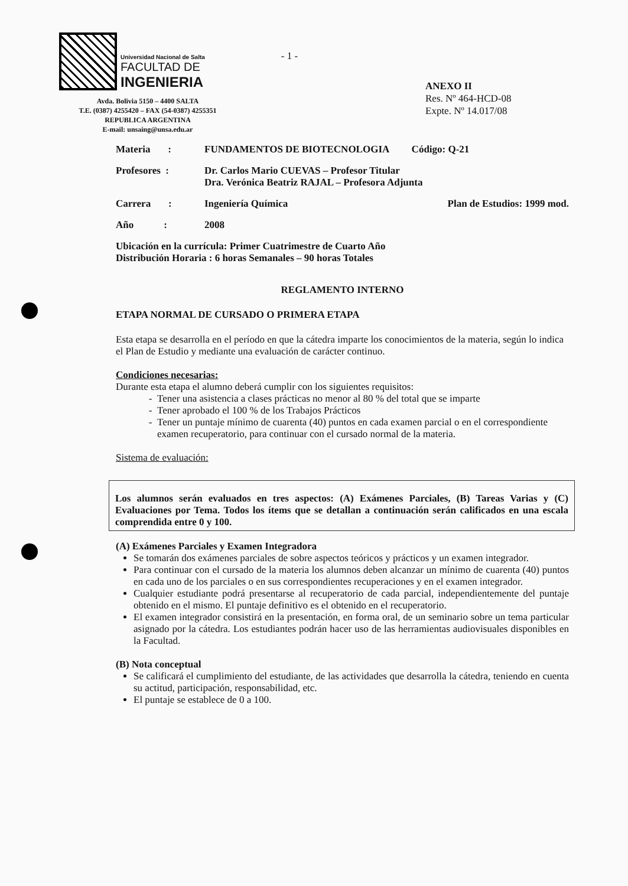Universidad Nacional de Salta
FACULTAD DE
INGENIERIA
Avda. Bolivia 5150 – 4400 SALTA
T.E. (0387) 4255420 – FAX (54-0387) 4255351
REPUBLICA ARGENTINA
E-mail: unsaing@unsa.edu.ar
- 1 -
ANEXO II
Res. Nº 464-HCD-08
Expte. Nº 14.017/08
Materia : FUNDAMENTOS DE BIOTECNOLOGIA Código: Q-21
Profesores : Dr. Carlos Mario CUEVAS – Profesor Titular
Dra. Verónica Beatriz RAJAL – Profesora Adjunta
Carrera : Ingeniería Química Plan de Estudios: 1999 mod.
Año : 2008
Ubicación en la currícula: Primer Cuatrimestre de Cuarto Año
Distribución Horaria : 6 horas Semanales – 90 horas Totales
REGLAMENTO INTERNO
ETAPA NORMAL DE CURSADO O PRIMERA ETAPA
Esta etapa se desarrolla en el período en que la cátedra imparte los conocimientos de la materia, según lo indica el Plan de Estudio y mediante una evaluación de carácter continuo.
Condiciones necesarias:
Durante esta etapa el alumno deberá cumplir con los siguientes requisitos:
Tener una asistencia a clases prácticas no menor al 80 % del total que se imparte
Tener aprobado el 100 % de los Trabajos Prácticos
Tener un puntaje mínimo de cuarenta (40) puntos en cada examen parcial o en el correspondiente examen recuperatorio, para continuar con el cursado normal de la materia.
Sistema de evaluación:
Los alumnos serán evaluados en tres aspectos: (A) Exámenes Parciales, (B) Tareas Varias y (C) Evaluaciones por Tema. Todos los ítems que se detallan a continuación serán calificados en una escala comprendida entre 0 y 100.
(A) Exámenes Parciales y Examen Integradora
Se tomarán dos exámenes parciales de sobre aspectos teóricos y prácticos y un examen integrador.
Para continuar con el cursado de la materia los alumnos deben alcanzar un mínimo de cuarenta (40) puntos en cada uno de los parciales o en sus correspondientes recuperaciones y en el examen integrador.
Cualquier estudiante podrá presentarse al recuperatorio de cada parcial, independientemente del puntaje obtenido en el mismo. El puntaje definitivo es el obtenido en el recuperatorio.
El examen integrador consistirá en la presentación, en forma oral, de un seminario sobre un tema particular asignado por la cátedra. Los estudiantes podrán hacer uso de las herramientas audiovisuales disponibles en la Facultad.
(B) Nota conceptual
Se calificará el cumplimiento del estudiante, de las actividades que desarrolla la cátedra, teniendo en cuenta su actitud, participación, responsabilidad, etc.
El puntaje se establece de 0 a 100.